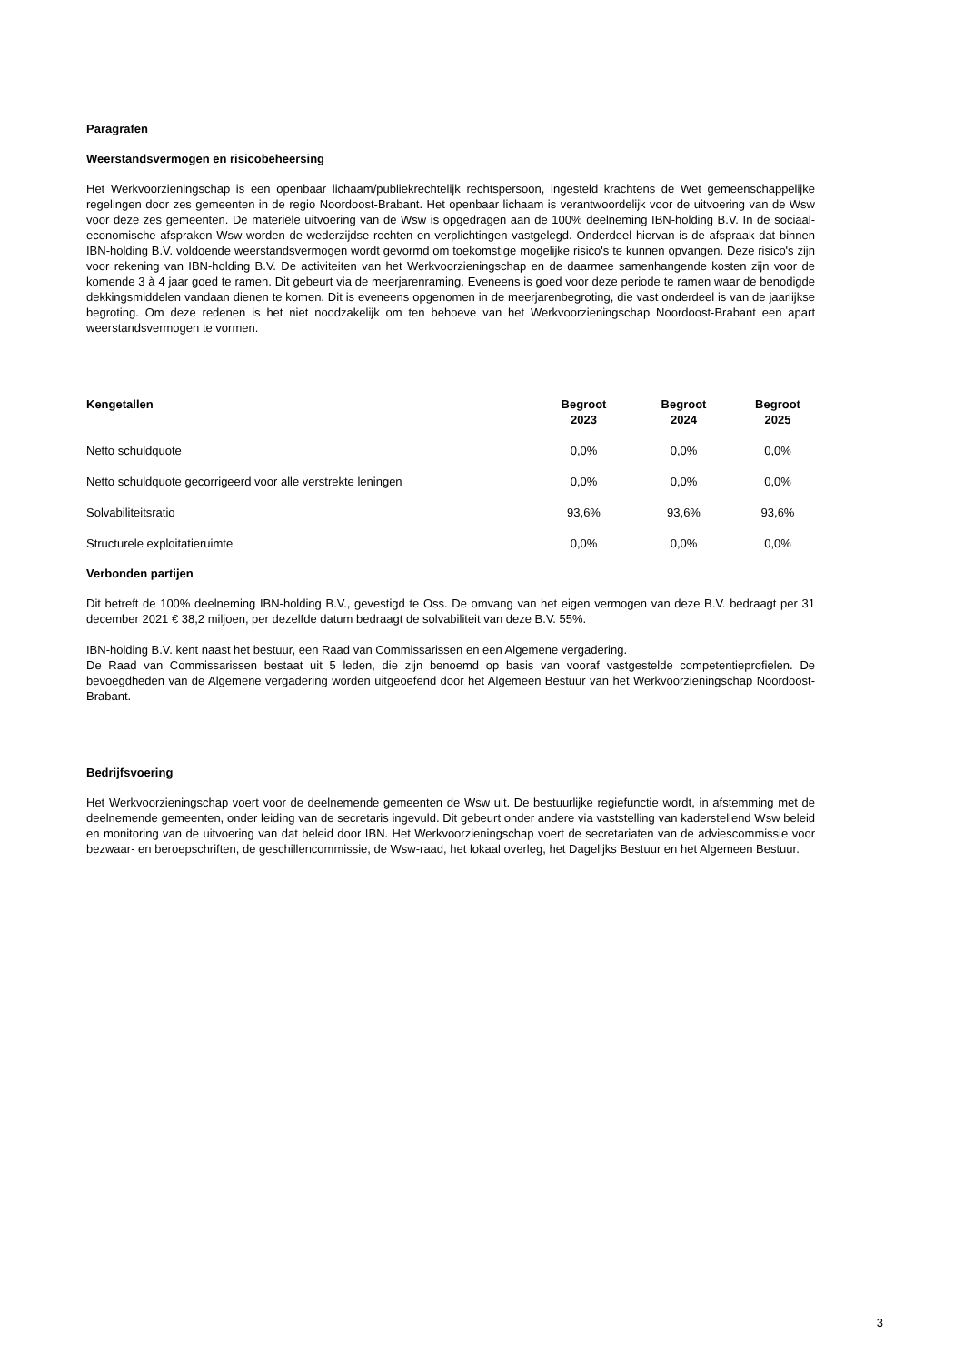Paragrafen
Weerstandsvermogen en risicobeheersing
Het Werkvoorzieningschap is een openbaar lichaam/publiekrechtelijk rechtspersoon, ingesteld krachtens de Wet gemeenschappelijke regelingen door zes gemeenten in de regio Noordoost-Brabant. Het openbaar lichaam is verantwoordelijk voor de uitvoering van de Wsw voor deze zes gemeenten. De materiële uitvoering van de Wsw is opgedragen aan de 100% deelneming IBN-holding B.V. In de sociaal-economische afspraken Wsw worden de wederzijdse rechten en verplichtingen vastgelegd. Onderdeel hiervan is de afspraak dat binnen IBN-holding B.V. voldoende weerstandsvermogen wordt gevormd om toekomstige mogelijke risico's te kunnen opvangen. Deze risico's zijn voor rekening van IBN-holding B.V. De activiteiten van het Werkvoorzieningschap en de daarmee samenhangende kosten zijn voor de komende 3 à 4 jaar goed te ramen. Dit gebeurt via de meerjarenraming. Eveneens is goed voor deze periode te ramen waar de benodigde dekkingsmiddelen vandaan dienen te komen. Dit is eveneens opgenomen in de meerjarenbegroting, die vast onderdeel is van de jaarlijkse begroting. Om deze redenen is het niet noodzakelijk om ten behoeve van het Werkvoorzieningschap Noordoost-Brabant een apart weerstandsvermogen te vormen.
| Kengetallen | Begroot 2023 | Begroot 2024 | Begroot 2025 |
| --- | --- | --- | --- |
| Netto schuldquote | 0,0% | 0,0% | 0,0% |
| Netto schuldquote gecorrigeerd voor alle verstrekte leningen | 0,0% | 0,0% | 0,0% |
| Solvabiliteitsratio | 93,6% | 93,6% | 93,6% |
| Structurele exploitatieruimte | 0,0% | 0,0% | 0,0% |
Verbonden partijen
Dit betreft de 100% deelneming IBN-holding B.V., gevestigd te Oss. De omvang van het eigen vermogen van deze B.V. bedraagt per 31 december 2021 € 38,2 miljoen, per dezelfde datum bedraagt de solvabiliteit van deze B.V. 55%.
IBN-holding B.V. kent naast het bestuur, een Raad van Commissarissen en een Algemene vergadering.
De Raad van Commissarissen bestaat uit 5 leden, die zijn benoemd op basis van vooraf vastgestelde competentieprofielen. De bevoegdheden van de Algemene vergadering worden uitgeoefend door het Algemeen Bestuur van het Werkvoorzieningschap Noordoost-Brabant.
Bedrijfsvoering
Het Werkvoorzieningschap voert voor de deelnemende gemeenten de Wsw uit. De bestuurlijke regiefunctie wordt, in afstemming met de deelnemende gemeenten, onder leiding van de secretaris ingevuld. Dit gebeurt onder andere via vaststelling van kaderstellend Wsw beleid en monitoring van de uitvoering van dat beleid door IBN. Het Werkvoorzieningschap voert de secretariaten van de adviescommissie voor bezwaar- en beroepschriften, de geschillencommissie, de Wsw-raad, het lokaal overleg, het Dagelijks Bestuur en het Algemeen Bestuur.
3